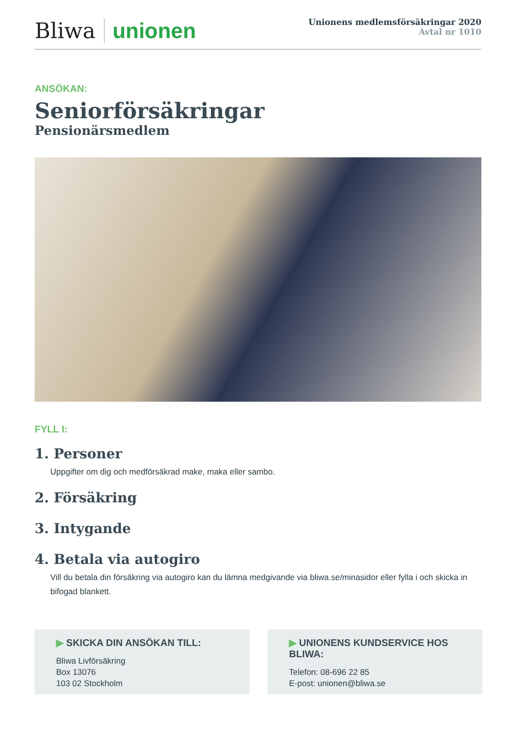Bliwa unionen
Unionens medlemsförsäkringar 2020
Avtal nr 1010
ANSÖKAN:
Seniorförsäkringar
Pensionärsmedlem
FYLL I:
1. Personer
Uppgifter om dig och medförsäkrad make, maka eller sambo.
2. Försäkring
3. Intygande
4. Betala via autogiro
Vill du betala din försäkring via autogiro kan du lämna medgivande via bliwa.se/minasidor eller fylla i och skicka in bifogad blankett.
▶ SKICKA DIN ANSÖKAN TILL:
Bliwa Livförsäkring
Box 13076
103 02 Stockholm
▶ UNIONENS KUNDSERVICE HOS BLIWA:
Telefon: 08-696 22 85
E-post: unionen@bliwa.se